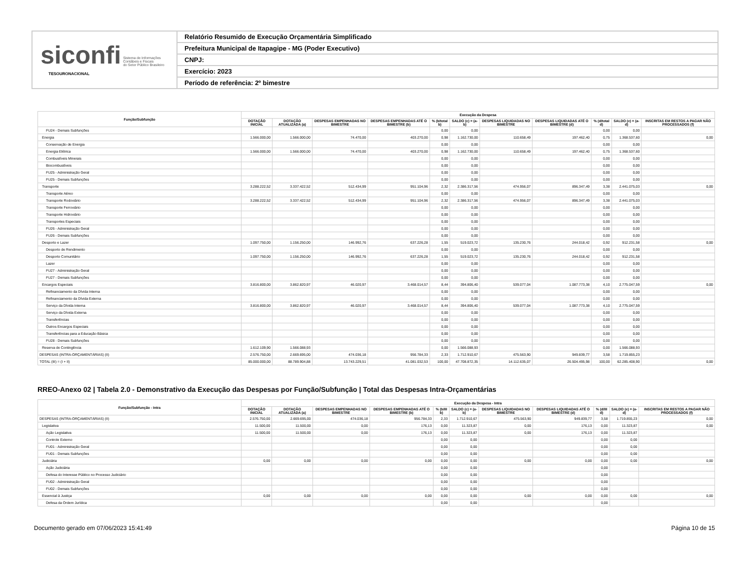siconfi Sistema de Informações
Contábeis e Fiscais
do Setor Público Brasileiro
TESOURONACIONAL
Relatório Resumido de Execução Orçamentária Simplificado
Prefeitura Municipal de Itapagipe - MG (Poder Executivo)
CNPJ:
Exercício: 2023
Período de referência: 2º bimestre
| Função/Subfunção | Execução da Despesa | | | | | | | | | | |
| --- | --- | --- | --- | --- | --- | --- | --- | --- | --- | --- | --- |
| | DOTAÇÃO INICIAL | DOTAÇÃO ATUALIZADA (a) | DESPESAS EMPENHADAS NO BIMESTRE | DESPESAS EMPENHADAS ATÉ O BIMESTRE (b) | % (b/total b) | SALDO (c) = (a-b) | DESPESAS LIQUIDADAS NO BIMESTRE | DESPESAS LIQUIDADAS ATÉ O BIMESTRE (d) | % (d/total d) | SALDO (e) = (a-d) | INSCRITAS EM RESTOS A PAGAR NÃO PROCESSADOS (f) |
| FU24 - Demais Subfunções | | | | | 0,00 | 0,00 | | | 0,00 | 0,00 | |
| Energia | 1.566.000,00 | 1.566.000,00 | 74.470,00 | 403.270,00 | 0,98 | 1.162.730,00 | 110.658,49 | 197.462,40 | 0,75 | 1.368.537,60 | 0,00 |
| Conservação de Energia | | | | | 0,00 | 0,00 | | | 0,00 | 0,00 | |
| Energia Elétrica | 1.566.000,00 | 1.566.000,00 | 74.470,00 | 403.270,00 | 0,98 | 1.162.730,00 | 110.658,49 | 197.462,40 | 0,75 | 1.368.537,60 | |
| Combustíveis Minerais | | | | | 0,00 | 0,00 | | | 0,00 | 0,00 | |
| Biocombustíveis | | | | | 0,00 | 0,00 | | | 0,00 | 0,00 | |
| FU25 - Administração Geral | | | | | 0,00 | 0,00 | | | 0,00 | 0,00 | |
| FU25 - Demais Subfunções | | | | | 0,00 | 0,00 | | | 0,00 | 0,00 | |
| Transporte | 3.288.222,52 | 3.337.422,52 | 512.434,99 | 951.104,96 | 2,32 | 2.386.317,56 | 474.956,07 | 896.347,49 | 3,38 | 2.441.075,03 | 0,00 |
| Transporte Aéreo | | | | | 0,00 | 0,00 | | | 0,00 | 0,00 | |
| Transporte Rodoviário | 3.288.222,52 | 3.337.422,52 | 512.434,99 | 951.104,96 | 2,32 | 2.386.317,56 | 474.956,07 | 896.347,49 | 3,38 | 2.441.075,03 | |
| Transporte Ferroviário | | | | | 0,00 | 0,00 | | | 0,00 | 0,00 | |
| Transporte Hidroviário | | | | | 0,00 | 0,00 | | | 0,00 | 0,00 | |
| Transportes Especiais | | | | | 0,00 | 0,00 | | | 0,00 | 0,00 | |
| FU26 - Administração Geral | | | | | 0,00 | 0,00 | | | 0,00 | 0,00 | |
| FU26 - Demais Subfunções | | | | | 0,00 | 0,00 | | | 0,00 | 0,00 | |
| Desporto e Lazer | 1.097.750,00 | 1.156.250,00 | 146.992,76 | 637.226,28 | 1,55 | 519.023,72 | 135.230,76 | 244.018,42 | 0,92 | 912.231,58 | 0,00 |
| Desporto de Rendimento | | | | | 0,00 | 0,00 | | | 0,00 | 0,00 | |
| Desporto Comunitário | 1.097.750,00 | 1.156.250,00 | 146.992,76 | 637.226,28 | 1,55 | 519.023,72 | 135.230,76 | 244.018,42 | 0,92 | 912.231,58 | |
| Lazer | | | | | 0,00 | 0,00 | | | 0,00 | 0,00 | |
| FU27 - Administração Geral | | | | | 0,00 | 0,00 | | | 0,00 | 0,00 | |
| FU27 - Demais Subfunções | | | | | 0,00 | 0,00 | | | 0,00 | 0,00 | |
| Encargos Especiais | 3.816.800,00 | 3.862.820,97 | 46.020,97 | 3.468.014,57 | 8,44 | 394.806,40 | 539.077,04 | 1.087.773,38 | 4,10 | 2.775.047,59 | 0,00 |
| Refinanciamento da Dívida Interna | | | | | 0,00 | 0,00 | | | 0,00 | 0,00 | |
| Refinanciamento da Dívida Externa | | | | | 0,00 | 0,00 | | | 0,00 | 0,00 | |
| Serviço da Dívida Interna | 3.816.800,00 | 3.862.820,97 | 46.020,97 | 3.468.014,57 | 8,44 | 394.806,40 | 539.077,04 | 1.087.773,38 | 4,10 | 2.775.047,59 | |
| Serviço da Dívida Externa | | | | | 0,00 | 0,00 | | | 0,00 | 0,00 | |
| Transferências | | | | | 0,00 | 0,00 | | | 0,00 | 0,00 | |
| Outros Encargos Especiais | | | | | 0,00 | 0,00 | | | 0,00 | 0,00 | |
| Transferências para a Educação Básica | | | | | 0,00 | 0,00 | | | 0,00 | 0,00 | |
| FU28 - Demais Subfunções | | | | | 0,00 | 0,00 | | | 0,00 | 0,00 | |
| Reserva de Contingência | 1.612.109,90 | 1.566.088,93 | | | 0,00 | 1.566.088,93 | | | 0,00 | 1.566.088,93 | |
| DESPESAS (INTRA-ORÇAMENTÁRIAS) (II) | 2.576.750,00 | 2.669.695,00 | 474.036,18 | 956.784,33 | 2,33 | 1.712.910,67 | 475.563,90 | 949.839,77 | 3,58 | 1.719.855,23 | |
| TOTAL (III) = (I + II) | 85.000.000,00 | 88.789.904,88 | 13.743.229,51 | 41.081.032,53 | 100,00 | 47.708.872,35 | 14.112.635,07 | 26.504.495,98 | 100,00 | 62.285.408,90 | 0,00 |
RREO-Anexo 02 | Tabela 2.0 - Demonstrativo da Execução das Despesas por Função/Subfunção | Total das Despesas Intra-Orçamentárias
| Função/Subfunção - Intra | Execução da Despesa - Intra | | | | | | | | | | |
| --- | --- | --- | --- | --- | --- | --- | --- | --- | --- | --- | --- |
| | DOTAÇÃO INICIAL | DOTAÇÃO ATUALIZADA (a) | DESPESAS EMPENHADAS NO BIMESTRE | DESPESAS EMPENHADAS ATÉ O BIMESTRE (b) | % (b/III b) | SALDO (c) = (a-b) | DESPESAS LIQUIDADAS NO BIMESTRE | DESPESAS LIQUIDADAS ATÉ O BIMESTRE (d) | % (d/III d) | SALDO (e) = (a-d) | INSCRITAS EM RESTOS A PAGAR NÃO PROCESSADOS (f) |
| DESPESAS (INTRA-ORÇAMENTÁRIAS) (II) | 2.576.750,00 | 2.669.695,00 | 474.036,18 | 956.784,33 | 2,33 | 1.712.910,67 | 475.563,90 | 949.839,77 | 3,58 | 1.719.855,23 | 0,00 |
| Legislativa | 11.500,00 | 11.500,00 | 0,00 | 176,13 | 0,00 | 11.323,87 | 0,00 | 176,13 | 0,00 | 11.323,87 | 0,00 |
| Ação Legislativa | 11.500,00 | 11.500,00 | 0,00 | 176,13 | 0,00 | 11.323,87 | 0,00 | 176,13 | 0,00 | 11.323,87 | |
| Controle Externo | | | | | 0,00 | 0,00 | | | 0,00 | 0,00 | |
| FU01 - Administração Geral | | | | | 0,00 | 0,00 | | | 0,00 | 0,00 | |
| FU01 - Demais Subfunções | | | | | 0,00 | 0,00 | | | 0,00 | 0,00 | |
| Judiciária | 0,00 | 0,00 | 0,00 | 0,00 | 0,00 | 0,00 | 0,00 | 0,00 | 0,00 | 0,00 | 0,00 |
| Ação Judiciária | | | | | 0,00 | 0,00 | | | 0,00 | | |
| Defesa do Interesse Público no Processo Judiciário | | | | | 0,00 | 0,00 | | | 0,00 | | |
| FU02 - Administração Geral | | | | | 0,00 | 0,00 | | | 0,00 | | |
| FU02 - Demais Subfunções | | | | | 0,00 | 0,00 | | | 0,00 | | |
| Essencial à Justiça | 0,00 | 0,00 | 0,00 | 0,00 | 0,00 | 0,00 | 0,00 | 0,00 | 0,00 | 0,00 | 0,00 |
| Defesa da Ordem Jurídica | | | | | 0,00 | 0,00 | | | 0,00 | | |
Documento gerado em 07/06/2023 15:41:49 Página 10 de 15